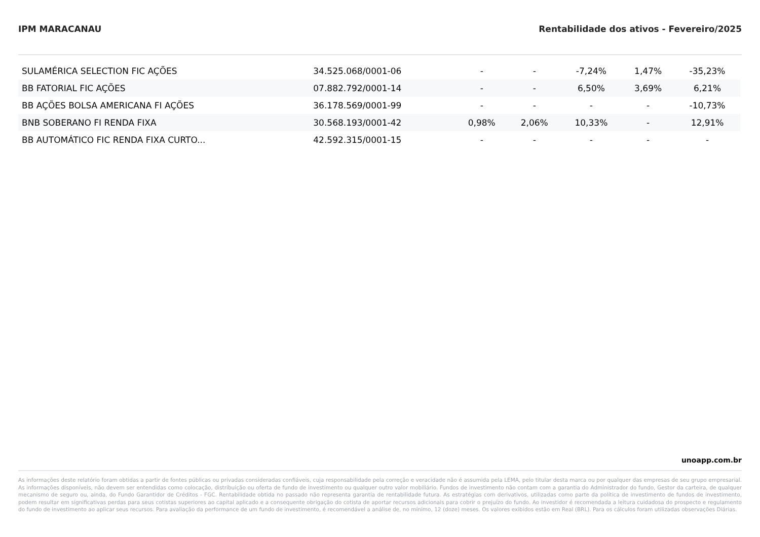IPM MARACANAU Rentabilidade dos ativos - Fevereiro/2025
| SULAMÉRICA SELECTION FIC AÇÕES | 34.525.068/0001-06 | - | - | -7,24% | 1,47% | -35,23% |
| BB FATORIAL FIC AÇÕES | 07.882.792/0001-14 | - | - | 6,50% | 3,69% | 6,21% |
| BB AÇÕES BOLSA AMERICANA FI AÇÕES | 36.178.569/0001-99 | - | - | - | - | -10,73% |
| BNB SOBERANO FI RENDA FIXA | 30.568.193/0001-42 | 0,98% | 2,06% | 10,33% | - | 12,91% |
| BB AUTOMÁTICO FIC RENDA FIXA CURTO... | 42.592.315/0001-15 | - | - | - | - | - |
unoapp.com.br
As informações deste relatório foram obtidas a partir de fontes públicas ou privadas consideradas confiáveis, cuja responsabilidade pela correção e veracidade não é assumida pela LEMA, pelo titular desta marca ou por qualquer das empresas de seu grupo empresarial. As informações disponíveis, não devem ser entendidas como colocação, distribuição ou oferta de fundo de investimento ou qualquer outro valor mobiliário. Fundos de investimento não contam com a garantia do Administrador do fundo, Gestor da carteira, de qualquer mecanismo de seguro ou, ainda, do Fundo Garantidor de Créditos - FGC. Rentabilidade obtida no passado não representa garantia de rentabilidade futura. As estratégias com derivativos, utilizadas como parte da política de investimento de fundos de investimento, podem resultar em significativas perdas para seus cotistas superiores ao capital aplicado e a consequente obrigação do cotista de aportar recursos adicionais para cobrir o prejuízo do fundo. Ao investidor é recomendada a leitura cuidadosa do prospecto e regulamento do fundo de investimento ao aplicar seus recursos. Para avaliação da performance de um fundo de investimento, é recomendável a análise de, no mínimo, 12 (doze) meses. Os valores exibidos estão em Real (BRL). Para os cálculos foram utilizadas observações Diárias.